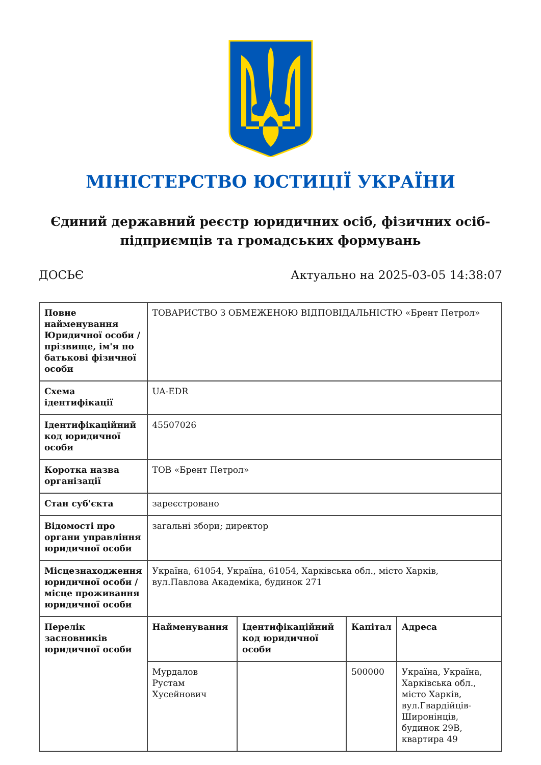МІНІСТЕРСТВО ЮСТИЦІЇ УКРАЇНИ
Єдиний державний реєстр юридичних осіб, фізичних осіб-підприємців та громадських формувань
ДОСЬЄ Актуально на 2025-03-05 14:38:07
| Повне найменування Юридичної особи / прізвище, ім'я по батькові фізичної особи | ТОВАРИСТВО З ОБМЕЖЕНОЮ ВІДПОВІДАЛЬНІСТЮ «Брент Петрол» | | | |
| Схема ідентифікації | UA-EDR | | | |
| Ідентифікаційний код юридичної особи | 45507026 | | | |
| Коротка назва організації | ТОВ «Брент Петрол» | | | |
| Стан суб'єкта | зареєстровано | | | |
| Відомості про органи управління юридичної особи | загальні збори; директор | | | |
| Місцезнаходження юридичної особи / місце проживання юридичної особи | Україна, 61054, Україна, 61054, Харківська обл., місто Харків, вул.Павлова Академіка, будинок 271 | | | |
| Перелік засновників юридичної особи | Найменування | Ідентифікаційний код юридичної особи | Капітал | Адреса |
| | Мурдалов Рустам Хусейнович | | 500000 | Україна, Україна, Харківська обл., місто Харків, вул.Гвардійців-Широнінців, будинок 29В, квартира 49 |